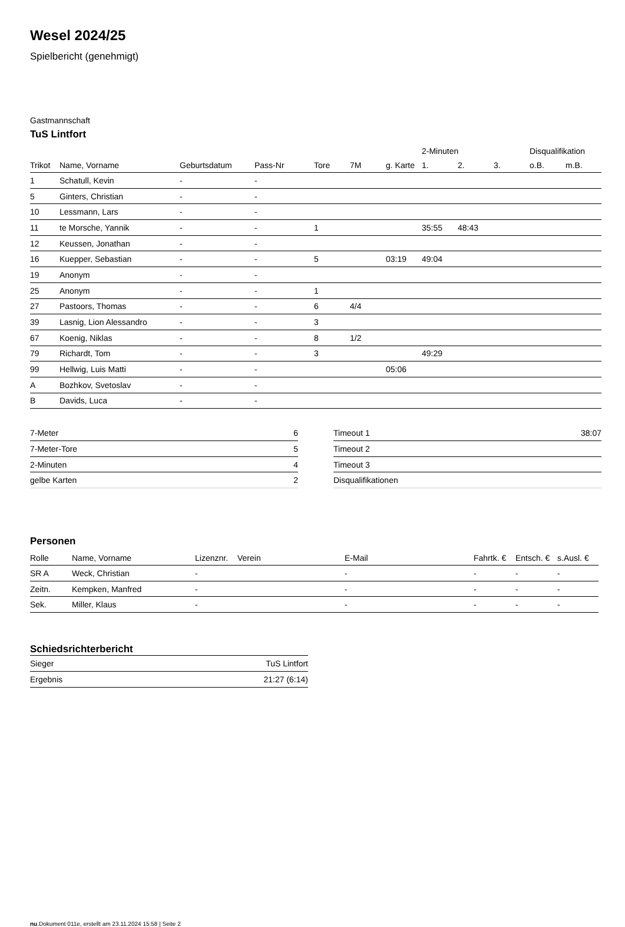Wesel 2024/25
Spielbericht (genehmigt)
Gastmannschaft
TuS Lintfort
| | | | | | | | 2-Minuten | | | Disqualifikation | |
| --- | --- | --- | --- | --- | --- | --- | --- | --- | --- | --- | --- |
| Trikot | Name, Vorname | Geburtsdatum | Pass-Nr | Tore | 7M | g. Karte | 1. | 2. | 3. | o.B. | m.B. |
| 1 | Schatull, Kevin | - | - | | | | | | | | |
| 5 | Ginters, Christian | - | - | | | | | | | | |
| 10 | Lessmann, Lars | - | - | | | | | | | | |
| 11 | te Morsche, Yannik | - | - | 1 | | | 35:55 | 48:43 | | | |
| 12 | Keussen, Jonathan | - | - | | | | | | | | |
| 16 | Kuepper, Sebastian | - | - | 5 | | 03:19 | 49:04 | | | | |
| 19 | Anonym | - | - | | | | | | | | |
| 25 | Anonym | - | - | 1 | | | | | | | |
| 27 | Pastoors, Thomas | - | - | 6 | 4/4 | | | | | | |
| 39 | Lasnig, Lion Alessandro | - | - | 3 | | | | | | | |
| 67 | Koenig, Niklas | - | - | 8 | 1/2 | | | | | | |
| 79 | Richardt, Tom | - | - | 3 | | | 49:29 | | | | |
| 99 | Hellwig, Luis Matti | - | - | | | 05:06 | | | | | |
| A | Bozhkov, Svetoslav | - | - | | | | | | | | |
| B | Davids, Luca | - | - | | | | | | | | |
| 7-Meter | 6 |
| 7-Meter-Tore | 5 |
| 2-Minuten | 4 |
| gelbe Karten | 2 |
| Timeout 1 | 38:07 |
| Timeout 2 | |
| Timeout 3 | |
| Disqualifikationen | |
Personen
| Rolle | Name, Vorname | Lizenznr. | Verein | E-Mail | Fahrtk. € | Entsch. € | s.Ausl. € |
| --- | --- | --- | --- | --- | --- | --- | --- |
| SR A | Weck, Christian | - | | - | - | - | - |
| Zeitn. | Kempken, Manfred | - | | - | - | - | - |
| Sek. | Miller, Klaus | - | | - | - | - | - |
Schiedsrichterbericht
| Sieger | TuS Lintfort |
| Ergebnis | 21:27 (6:14) |
nu.Dokument 011e, erstellt am 23.11.2024 15:58 | Seite 2